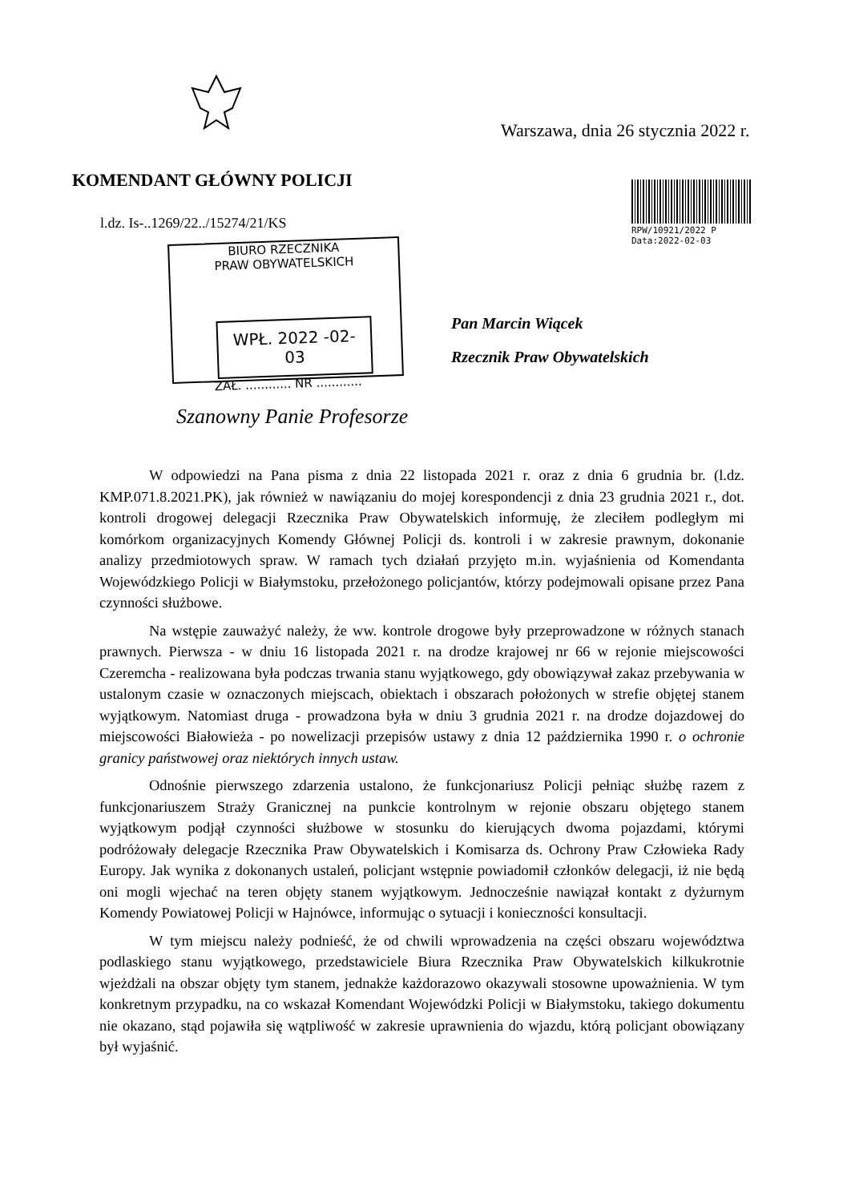Warszawa, dnia 26 stycznia 2022 r.
KOMENDANT GŁÓWNY POLICJI
l.dz. Is-..1269/22../15274/21/KS
RPW/10921/2022 P
Data:2022-02-03
BIURO RZECZNIKA
PRAW OBYWATELSKICH
WPŁ. 2022 -02- 03
ZAŁ. ............ NR ............
Pan Marcin Wiącek
Rzecznik Praw Obywatelskich
Szanowny Panie Profesorze
W odpowiedzi na Pana pisma z dnia 22 listopada 2021 r. oraz z dnia 6 grudnia br. (l.dz. KMP.071.8.2021.PK), jak również w nawiązaniu do mojej korespondencji z dnia 23 grudnia 2021 r., dot. kontroli drogowej delegacji Rzecznika Praw Obywatelskich informuję, że zleciłem podległym mi komórkom organizacyjnych Komendy Głównej Policji ds. kontroli i w zakresie prawnym, dokonanie analizy przedmiotowych spraw. W ramach tych działań przyjęto m.in. wyjaśnienia od Komendanta Wojewódzkiego Policji w Białymstoku, przełożonego policjantów, którzy podejmowali opisane przez Pana czynności służbowe.
Na wstępie zauważyć należy, że ww. kontrole drogowe były przeprowadzone w różnych stanach prawnych. Pierwsza - w dniu 16 listopada 2021 r. na drodze krajowej nr 66 w rejonie miejscowości Czeremcha - realizowana była podczas trwania stanu wyjątkowego, gdy obowiązywał zakaz przebywania w ustalonym czasie w oznaczonych miejscach, obiektach i obszarach położonych w strefie objętej stanem wyjątkowym. Natomiast druga - prowadzona była w dniu 3 grudnia 2021 r. na drodze dojazdowej do miejscowości Białowieża - po nowelizacji przepisów ustawy z dnia 12 października 1990 r. o ochronie granicy państwowej oraz niektórych innych ustaw.
Odnośnie pierwszego zdarzenia ustalono, że funkcjonariusz Policji pełniąc służbę razem z funkcjonariuszem Straży Granicznej na punkcie kontrolnym w rejonie obszaru objętego stanem wyjątkowym podjął czynności służbowe w stosunku do kierujących dwoma pojazdami, którymi podróżowały delegacje Rzecznika Praw Obywatelskich i Komisarza ds. Ochrony Praw Człowieka Rady Europy. Jak wynika z dokonanych ustaleń, policjant wstępnie powiadomił członków delegacji, iż nie będą oni mogli wjechać na teren objęty stanem wyjątkowym. Jednocześnie nawiązał kontakt z dyżurnym Komendy Powiatowej Policji w Hajnówce, informując o sytuacji i konieczności konsultacji.
W tym miejscu należy podnieść, że od chwili wprowadzenia na części obszaru województwa podlaskiego stanu wyjątkowego, przedstawiciele Biura Rzecznika Praw Obywatelskich kilkukrotnie wjeżdżali na obszar objęty tym stanem, jednakże każdorazowo okazywali stosowne upoważnienia. W tym konkretnym przypadku, na co wskazał Komendant Wojewódzki Policji w Białymstoku, takiego dokumentu nie okazano, stąd pojawiła się wątpliwość w zakresie uprawnienia do wjazdu, którą policjant obowiązany był wyjaśnić.